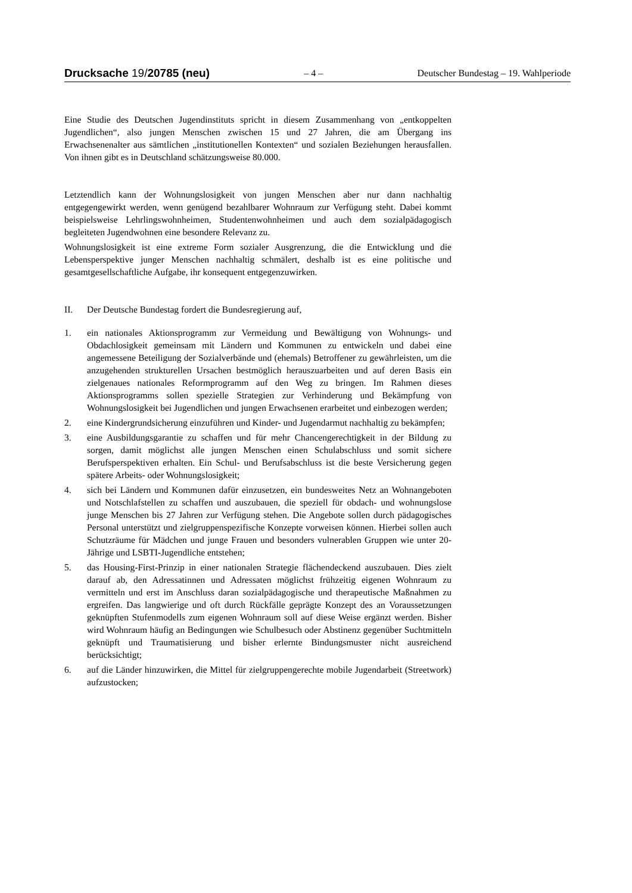Drucksache 19/20785 (neu) – 4 – Deutscher Bundestag – 19. Wahlperiode
Eine Studie des Deutschen Jugendinstituts spricht in diesem Zusammenhang von „entkoppelten Jugendlichen“, also jungen Menschen zwischen 15 und 27 Jahren, die am Übergang ins Erwachsenenalter aus sämtlichen „institutionellen Kontexten“ und sozialen Beziehungen herausfallen. Von ihnen gibt es in Deutschland schätzungsweise 80.000.
Letztendlich kann der Wohnungslosigkeit von jungen Menschen aber nur dann nachhaltig entgegengewirkt werden, wenn genügend bezahlbarer Wohnraum zur Verfügung steht. Dabei kommt beispielsweise Lehrlingswohnheimen, Studentenwohnheimen und auch dem sozialpädagogisch begleiteten Jugendwohnen eine besondere Relevanz zu.
Wohnungslosigkeit ist eine extreme Form sozialer Ausgrenzung, die die Entwicklung und die Lebensperspektive junger Menschen nachhaltig schmälert, deshalb ist es eine politische und gesamtgesellschaftliche Aufgabe, ihr konsequent entgegenzuwirken.
II. Der Deutsche Bundestag fordert die Bundesregierung auf,
1. ein nationales Aktionsprogramm zur Vermeidung und Bewältigung von Wohnungs- und Obdachlosigkeit gemeinsam mit Ländern und Kommunen zu entwickeln und dabei eine angemessene Beteiligung der Sozialverbände und (ehemals) Betroffener zu gewährleisten, um die anzugehenden strukturellen Ursachen bestmöglich herauszuarbeiten und auf deren Basis ein zielgenaues nationales Reformprogramm auf den Weg zu bringen. Im Rahmen dieses Aktionsprogramms sollen spezielle Strategien zur Verhinderung und Bekämpfung von Wohnungslosigkeit bei Jugendlichen und jungen Erwachsenen erarbeitet und einbezogen werden;
2. eine Kindergrundsicherung einzuführen und Kinder- und Jugendarmut nachhaltig zu bekämpfen;
3. eine Ausbildungsgarantie zu schaffen und für mehr Chancengerechtigkeit in der Bildung zu sorgen, damit möglichst alle jungen Menschen einen Schulabschluss und somit sichere Berufsperspektiven erhalten. Ein Schul- und Berufsabschluss ist die beste Versicherung gegen spätere Arbeits- oder Wohnungslosigkeit;
4. sich bei Ländern und Kommunen dafür einzusetzen, ein bundesweites Netz an Wohnangeboten und Notschlafstellen zu schaffen und auszubauen, die speziell für obdach- und wohnungslose junge Menschen bis 27 Jahren zur Verfügung stehen. Die Angebote sollen durch pädagogisches Personal unterstützt und zielgruppenspezifische Konzepte vorweisen können. Hierbei sollen auch Schutzräume für Mädchen und junge Frauen und besonders vulnerablen Gruppen wie unter 20-Jährige und LSBTI-Jugendliche entstehen;
5. das Housing-First-Prinzip in einer nationalen Strategie flächendeckend auszubauen. Dies zielt darauf ab, den Adressatinnen und Adressaten möglichst frühzeitig eigenen Wohnraum zu vermitteln und erst im Anschluss daran sozialpädagogische und therapeutische Maßnahmen zu ergreifen. Das langwierige und oft durch Rückfälle geprägte Konzept des an Voraussetzungen geknüpften Stufenmodells zum eigenen Wohnraum soll auf diese Weise ergänzt werden. Bisher wird Wohnraum häufig an Bedingungen wie Schulbesuch oder Abstinenz gegenüber Suchtmitteln geknüpft und Traumatisierung und bisher erlernte Bindungsmuster nicht ausreichend berücksichtigt;
6. auf die Länder hinzuwirken, die Mittel für zielgruppengerechte mobile Jugendarbeit (Streetwork) aufzustocken;